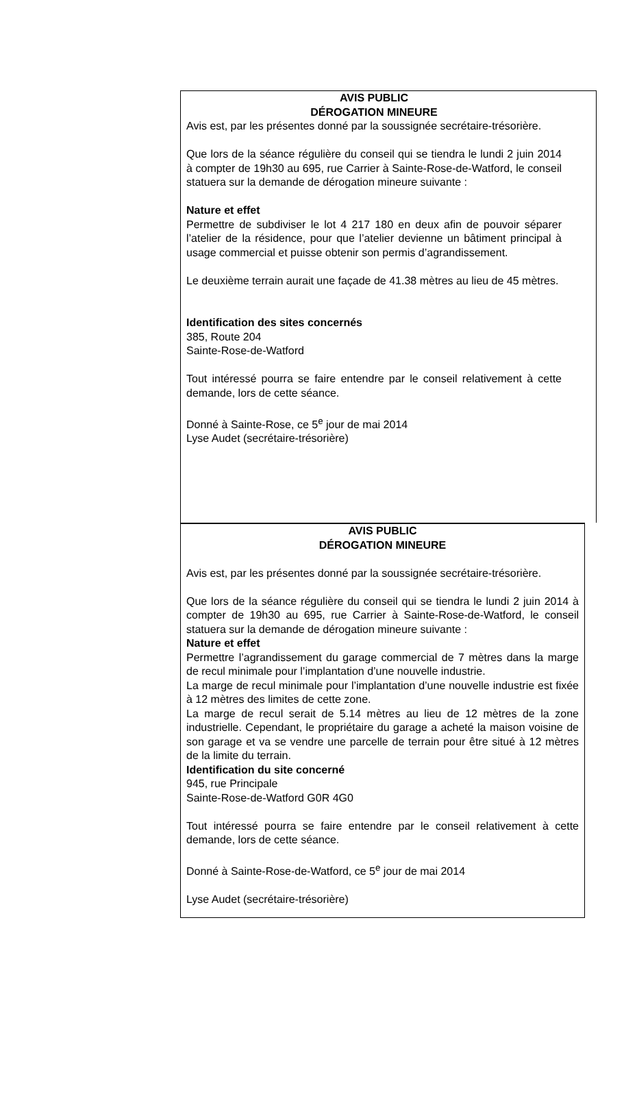AVIS PUBLIC
DÉROGATION MINEURE
Avis est, par les présentes donné par la soussignée secrétaire-trésorière.
Que lors de la séance régulière du conseil qui se tiendra le lundi 2 juin 2014 à compter de 19h30 au 695, rue Carrier à Sainte-Rose-de-Watford, le conseil statuera sur la demande de dérogation mineure suivante :
Nature et effet
Permettre de subdiviser le lot 4 217 180 en deux afin de pouvoir séparer l’atelier de la résidence, pour que l’atelier devienne un bâtiment principal à usage commercial et puisse obtenir son permis d’agrandissement.
Le deuxième terrain aurait une façade de 41.38 mètres au lieu de 45 mètres.
Identification des sites concernés
385, Route 204
Sainte-Rose-de-Watford
Tout intéressé pourra se faire entendre par le conseil relativement à cette demande, lors de cette séance.
Donné à Sainte-Rose, ce 5<sup>e</sup> jour de mai 2014
Lyse Audet (secrétaire-trésorière)
AVIS PUBLIC
DÉROGATION MINEURE
Avis est, par les présentes donné par la soussignée secrétaire-trésorière.
Que lors de la séance régulière du conseil qui se tiendra le lundi 2 juin 2014 à compter de 19h30 au 695, rue Carrier à Sainte-Rose-de-Watford, le conseil statuera sur la demande de dérogation mineure suivante :
Nature et effet
Permettre l’agrandissement du garage commercial de 7 mètres dans la marge de recul minimale pour l’implantation d’une nouvelle industrie.
La marge de recul minimale pour l’implantation d’une nouvelle industrie est fixée à 12 mètres des limites de cette zone.
La marge de recul serait de 5.14 mètres au lieu de 12 mètres de la zone industrielle. Cependant, le propriétaire du garage a acheté la maison voisine de son garage et va se vendre une parcelle de terrain pour être situé à 12 mètres de la limite du terrain.
Identification du site concerné
945, rue Principale
Sainte-Rose-de-Watford G0R 4G0
Tout intéressé pourra se faire entendre par le conseil relativement à cette demande, lors de cette séance.
Donné à Sainte-Rose-de-Watford, ce 5<sup>e</sup> jour de mai 2014
Lyse Audet (secrétaire-trésorière)